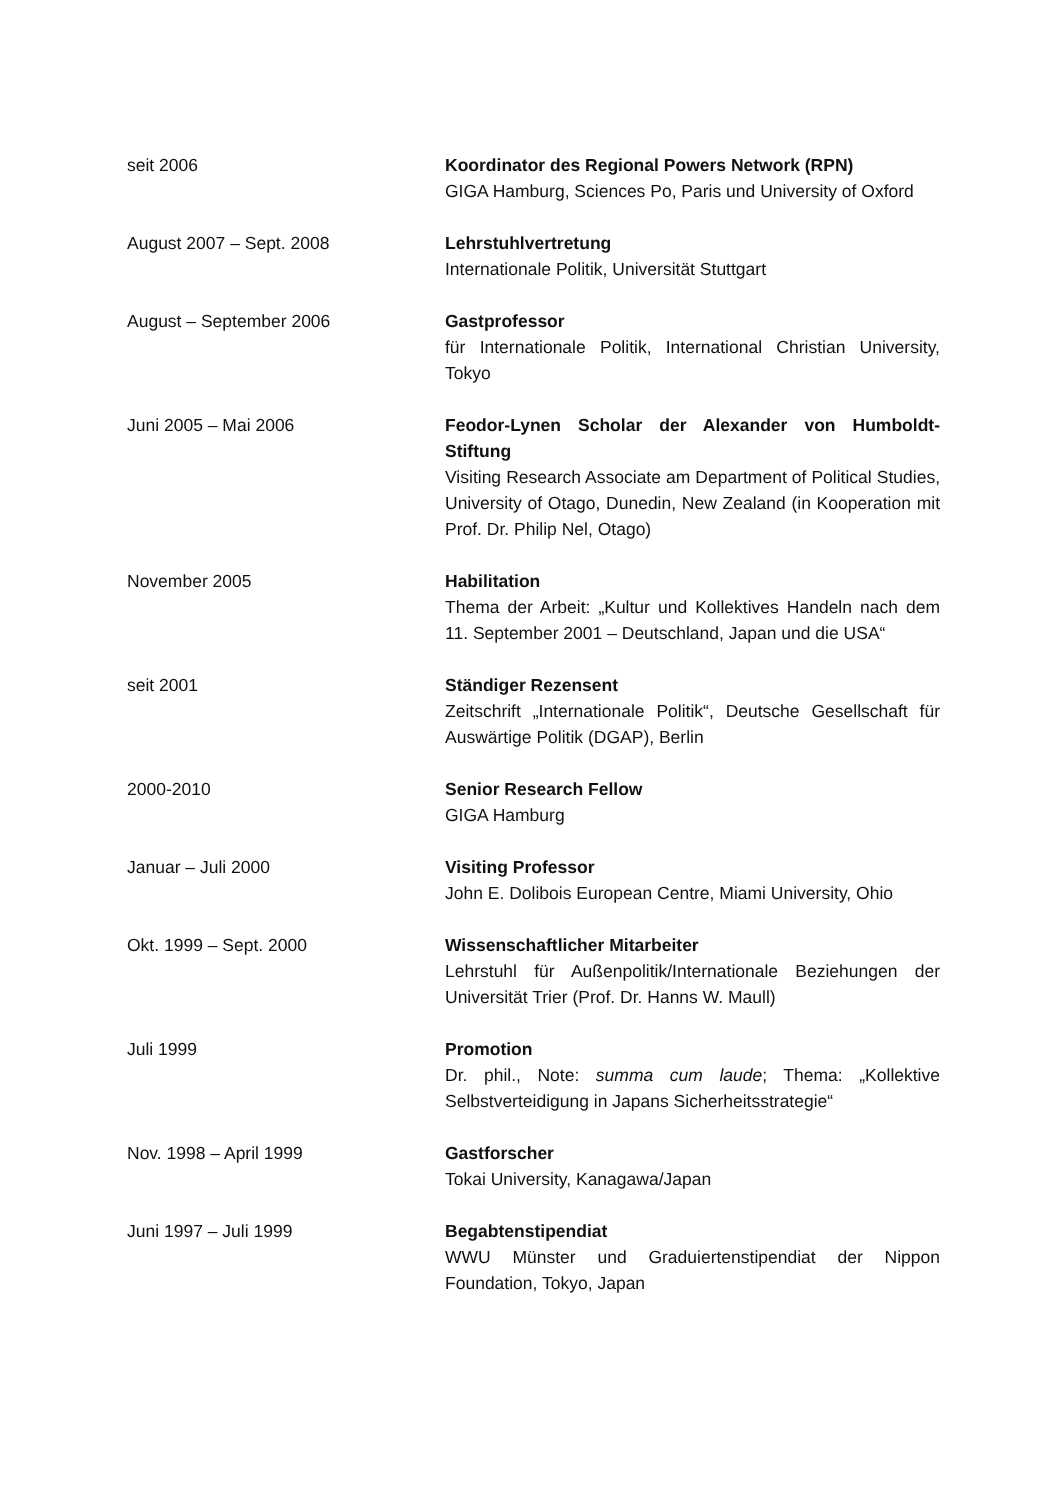seit 2006 Koordinator des Regional Powers Network (RPN)
GIGA Hamburg, Sciences Po, Paris und University of Oxford
August 2007 – Sept. 2008 Lehrstuhlvertretung
Internationale Politik, Universität Stuttgart
August – September 2006 Gastprofessor
für Internationale Politik, International Christian University, Tokyo
Juni 2005 – Mai 2006 Feodor-Lynen Scholar der Alexander von Humboldt-Stiftung
Visiting Research Associate am Department of Political Studies, University of Otago, Dunedin, New Zealand (in Kooperation mit Prof. Dr. Philip Nel, Otago)
November 2005 Habilitation
Thema der Arbeit: „Kultur und Kollektives Handeln nach dem 11. September 2001 – Deutschland, Japan und die USA“
seit 2001 Ständiger Rezensent
Zeitschrift „Internationale Politik“, Deutsche Gesellschaft für Auswärtige Politik (DGAP), Berlin
2000-2010 Senior Research Fellow
GIGA Hamburg
Januar – Juli 2000 Visiting Professor
John E. Dolibois European Centre, Miami University, Ohio
Okt. 1999 – Sept. 2000 Wissenschaftlicher Mitarbeiter
Lehrstuhl für Außenpolitik/Internationale Beziehungen der Universität Trier (Prof. Dr. Hanns W. Maull)
Juli 1999 Promotion
Dr. phil., Note: summa cum laude; Thema: „Kollektive Selbstverteidigung in Japans Sicherheitsstrategie“
Nov. 1998 – April 1999 Gastforscher
Tokai University, Kanagawa/Japan
Juni 1997 – Juli 1999 Begabtenstipendiat
WWU Münster und Graduiertenstipendiat der Nippon Foundation, Tokyo, Japan